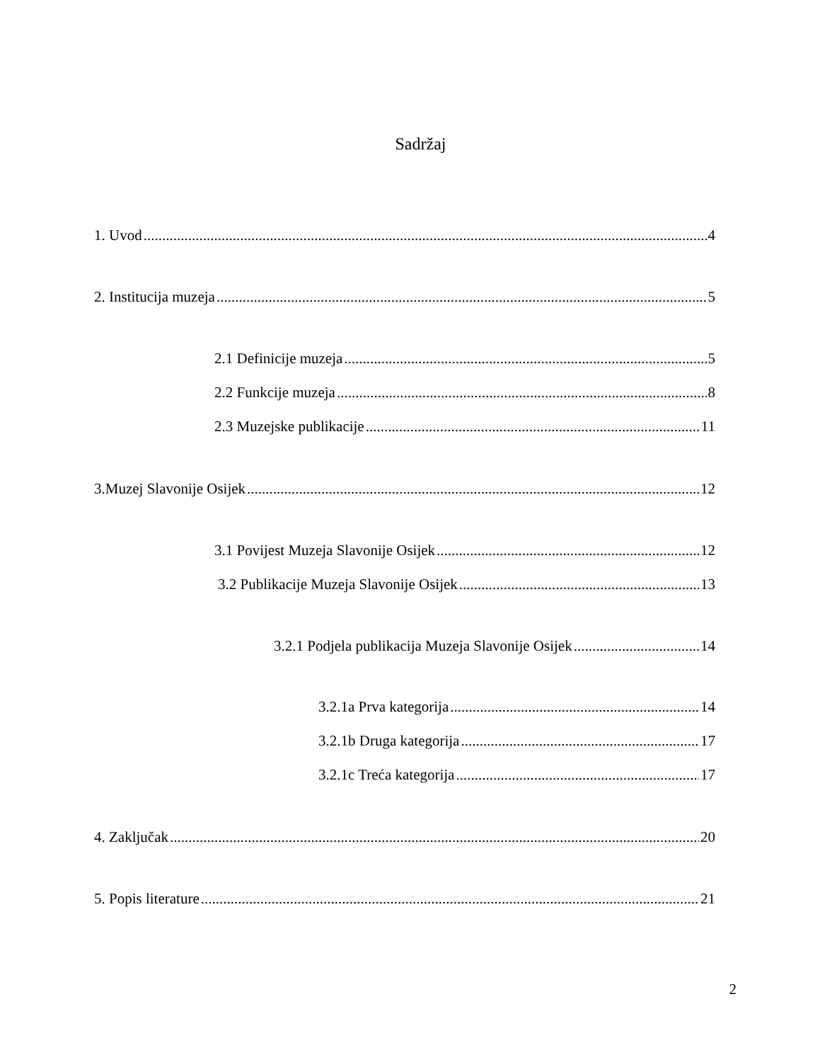Sadržaj
1. Uvod 4
2. Institucija muzeja 5
2.1 Definicije muzeja 5
2.2 Funkcije muzeja 8
2.3 Muzejske publikacije 11
3.Muzej Slavonije Osijek 12
3.1 Povijest Muzeja Slavonije Osijek 12
3.2 Publikacije Muzeja Slavonije Osijek 13
3.2.1 Podjela publikacija Muzeja Slavonije Osijek 14
3.2.1a Prva kategorija 14
3.2.1b Druga kategorija 17
3.2.1c Treća kategorija 17
4. Zaključak 20
5. Popis literature 21
2